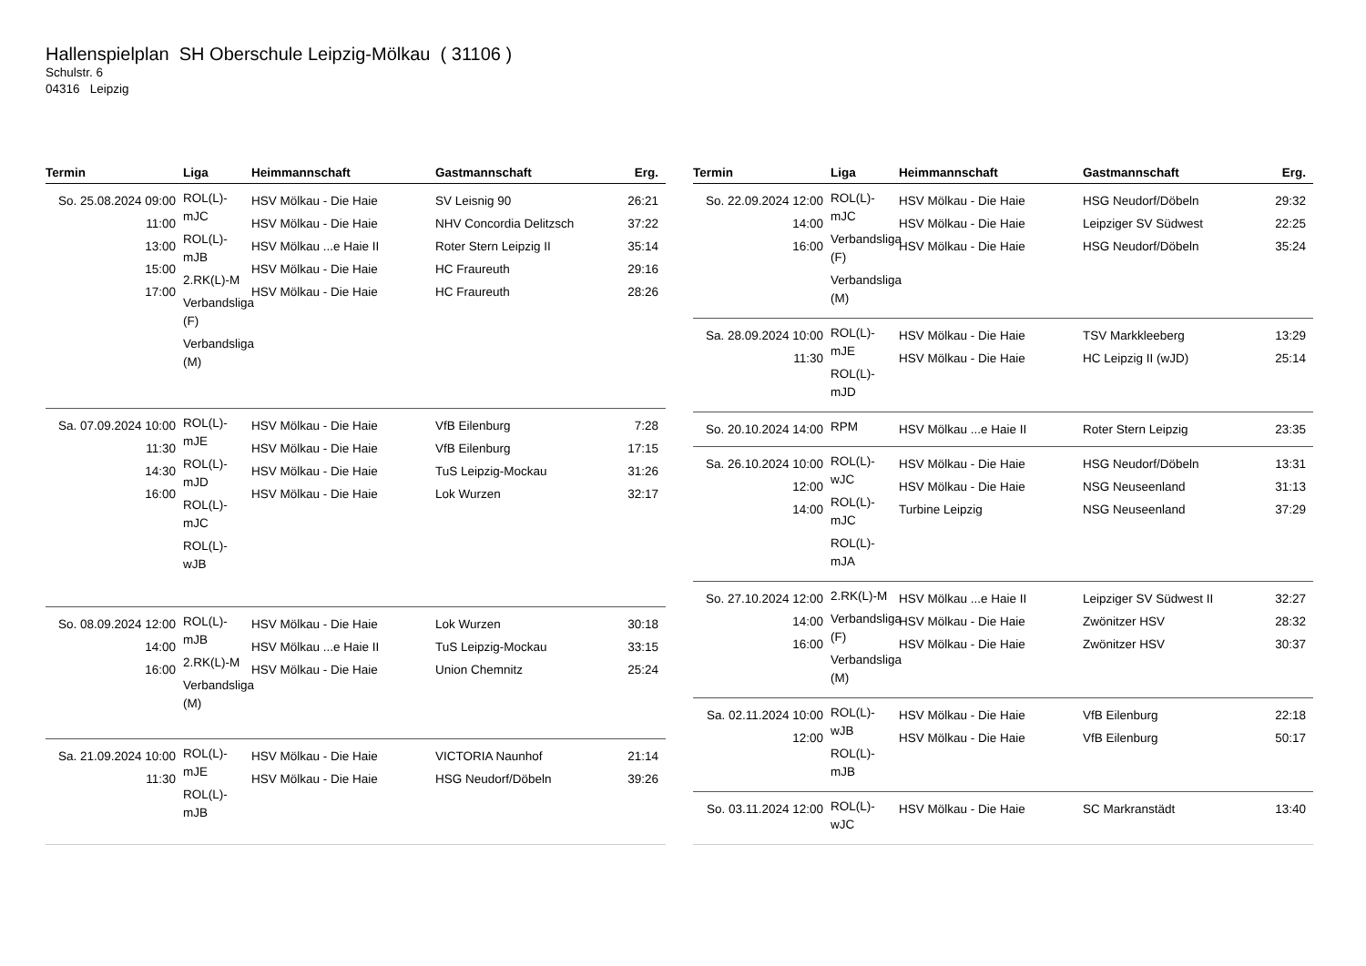Hallenspielplan SH Oberschule Leipzig-Mölkau ( 31106 )
Schulstr. 6
04316 Leipzig
| Termin | Liga | Heimmannschaft | Gastmannschaft | Erg. |
| --- | --- | --- | --- | --- |
| So. 25.08.2024 09:00 11:00 13:00 15:00 17:00 | ROL(L)-mJC ROL(L)-mJB 2.RK(L)-M Verbandsliga (F) Verbandsliga (M) | HSV Mölkau - Die Haie HSV Mölkau - Die Haie HSV Mölkau ...e Haie II HSV Mölkau - Die Haie HSV Mölkau - Die Haie | SV Leisnig 90 NHV Concordia Delitzsch Roter Stern Leipzig II HC Fraureuth HC Fraureuth | 26:21 37:22 35:14 29:16 28:26 |
| Sa. 07.09.2024 10:00 11:30 14:30 16:00 | ROL(L)-mJE ROL(L)-mJD ROL(L)-mJC ROL(L)-wJB | HSV Mölkau - Die Haie HSV Mölkau - Die Haie HSV Mölkau - Die Haie HSV Mölkau - Die Haie | VfB Eilenburg VfB Eilenburg TuS Leipzig-Mockau Lok Wurzen | 7:28 17:15 31:26 32:17 |
| So. 08.09.2024 12:00 14:00 16:00 | ROL(L)-mJB 2.RK(L)-M Verbandsliga (M) | HSV Mölkau - Die Haie HSV Mölkau ...e Haie II HSV Mölkau - Die Haie | Lok Wurzen TuS Leipzig-Mockau Union Chemnitz | 30:18 33:15 25:24 |
| Sa. 21.09.2024 10:00 11:30 | ROL(L)-mJE ROL(L)-mJB | HSV Mölkau - Die Haie HSV Mölkau - Die Haie | VICTORIA Naunhof HSG Neudorf/Döbeln | 21:14 39:26 |
| Termin | Liga | Heimmannschaft | Gastmannschaft | Erg. |
| --- | --- | --- | --- | --- |
| So. 22.09.2024 12:00 14:00 16:00 | ROL(L)-mJC Verbandsliga (F) Verbandsliga (M) | HSV Mölkau - Die Haie HSV Mölkau - Die Haie HSV Mölkau - Die Haie | HSG Neudorf/Döbeln Leipziger SV Südwest HSG Neudorf/Döbeln | 29:32 22:25 35:24 |
| Sa. 28.09.2024 10:00 11:30 | ROL(L)-mJE ROL(L)-mJD | HSV Mölkau - Die Haie HSV Mölkau - Die Haie | TSV Markkleeberg HC Leipzig II (wJD) | 13:29 25:14 |
| So. 20.10.2024 14:00 | RPM | HSV Mölkau ...e Haie II | Roter Stern Leipzig | 23:35 |
| Sa. 26.10.2024 10:00 12:00 14:00 | ROL(L)-wJC ROL(L)-mJC ROL(L)-mJA | HSV Mölkau - Die Haie HSV Mölkau - Die Haie Turbine Leipzig | HSG Neudorf/Döbeln NSG Neuseenland NSG Neuseenland | 13:31 31:13 37:29 |
| So. 27.10.2024 12:00 14:00 16:00 | 2.RK(L)-M Verbandsliga (F) Verbandsliga (M) | HSV Mölkau ...e Haie II HSV Mölkau - Die Haie HSV Mölkau - Die Haie | Leipziger SV Südwest II Zwönitzer HSV Zwönitzer HSV | 32:27 28:32 30:37 |
| Sa. 02.11.2024 10:00 12:00 | ROL(L)-wJB ROL(L)-mJB | HSV Mölkau - Die Haie HSV Mölkau - Die Haie | VfB Eilenburg VfB Eilenburg | 22:18 50:17 |
| So. 03.11.2024 12:00 | ROL(L)-wJC | HSV Mölkau - Die Haie | SC Markranstädt | 13:40 |